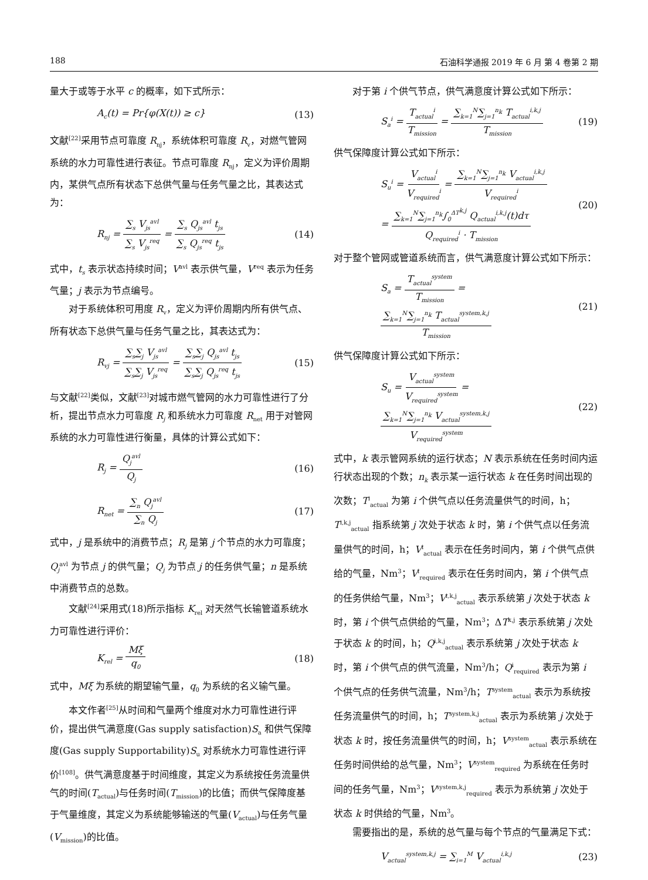188 石油科学通报 2019 年 6 月 第 4 卷第 2 期
量大于或等于水平 c 的概率，如下式所示：
A<sub>c</sub>(t) = Pr{φ(X(t)) ≥ c} (13)
文献<sup>[22]</sup>采用节点可靠度 R<sub>nj</sub>，系统体积可靠度 R<sub>v</sub>，对燃气管网系统的水力可靠性进行表征。节点可靠度 R<sub>nj</sub>，定义为评价周期内，某供气点所有状态下总供气量与任务气量之比，其表达式为：
R<sub>nj</sub> = ∑<sub>s</sub> V<sub>js</sub><sup>avl</sup> ∑<sub>s</sub> V<sub>js</sub><sup>req</sup> = ∑<sub>s</sub> Q<sub>js</sub><sup>avl</sup> t<sub>js</sub> ∑<sub>s</sub> Q<sub>js</sub><sup>req</sup> t<sub>js</sub> (14)
式中，t<sub>s</sub> 表示状态持续时间；V<sup>avl</sup> 表示供气量，V<sup>req</sup> 表示为任务气量；j 表示为节点编号。
对于系统体积可用度 R<sub>v</sub>，定义为评价周期内所有供气点、所有状态下总供气量与任务气量之比，其表达式为：
R<sub>vj</sub> = ∑<sub>s</sub>∑<sub>j</sub> V<sub>js</sub><sup>avl</sup> ∑<sub>s</sub>∑<sub>j</sub> V<sub>js</sub><sup>req</sup> = ∑<sub>s</sub>∑<sub>j</sub> Q<sub>js</sub><sup>avl</sup> t<sub>js</sub> ∑<sub>s</sub>∑<sub>j</sub> Q<sub>js</sub><sup>req</sup> t<sub>js</sub> (15)
与文献<sup>[22]</sup>类似，文献<sup>[23]</sup>对城市燃气管网的水力可靠性进行了分析，提出节点水力可靠度 R<sub>j</sub> 和系统水力可靠度 R<sub>net</sub> 用于对管网系统的水力可靠性进行衡量，具体的计算公式如下：
R<sub>j</sub> = Q<sub>j</sub><sup>avl</sup> Q<sub>j</sub> (16)
R<sub>net</sub> = ∑<sub>n</sub> Q<sub>j</sub><sup>avl</sup> ∑<sub>n</sub> Q<sub>j</sub> (17)
式中，j 是系统中的消费节点；R<sub>j</sub> 是第 j 个节点的水力可靠度；Q<sub>j</sub><sup>avl</sup> 为节点 j 的供气量；Q<sub>j</sub> 为节点 j 的任务供气量；n 是系统中消费节点的总数。
文献<sup>[24]</sup>采用式(18)所示指标 K<sub>rel</sub> 对天然气长输管道系统水力可靠性进行评价：
K<sub>rel</sub> = Mξ q<sub>0</sub> (18)
式中，Mξ 为系统的期望输气量，q<sub>0</sub> 为系统的名义输气量。
本文作者<sup>[25]</sup>从时间和气量两个维度对水力可靠性进行评价，提出供气满意度(Gas supply satisfaction)S<sub>a</sub> 和供气保障度(Gas supply Supportability)S<sub>u</sub> 对系统水力可靠性进行评价<sup>[108]</sup>。供气满意度基于时间维度，其定义为系统按任务流量供气的时间(T<sub>actual</sub>)与任务时间(T<sub>mission</sub>)的比值；而供气保障度基于气量维度，其定义为系统能够输送的气量(V<sub>actual</sub>)与任务气量(V<sub>mission</sub>)的比值。
对于第 i 个供气节点，供气满意度计算公式如下所示：
S<sub>a</sub><sup>i</sup> = T<sub>actual</sub><sup>i</sup> T<sub>mission</sub> = ∑<sub>k=1</sub><sup>N</sup>∑<sub>j=1</sub><sup>n<sub>k</sub></sup> T<sub>actual</sub><sup>i,k,j</sup> T<sub>mission</sub> (19)
供气保障度计算公式如下所示：
S<sub>u</sub><sup>i</sup> = V<sub>actual</sub><sup>i</sup> V<sub>required</sub><sup>i</sup> = ∑<sub>k=1</sub><sup>N</sup>∑<sub>j=1</sub><sup>n<sub>k</sub></sup> V<sub>actual</sub><sup>i,k,j</sup> V<sub>required</sub><sup>i</sup>
= ∑<sub>k=1</sub><sup>N</sup>∑<sub>j=1</sub><sup>n<sub>k</sub></sup>∫<sub>0</sub><sup>ΔT<sup>k,j</sup></sup> Q<sub>actual</sub><sup>i,k,j</sup>(t)dτ Q<sub>required</sub><sup>i</sup> · T<sub>mission</sub> (20)
对于整个管网或管道系统而言，供气满意度计算公式如下所示：
S<sub>a</sub> = T<sub>actual</sub><sup>system</sup> T<sub>mission</sub> = ∑<sub>k=1</sub><sup>N</sup>∑<sub>j=1</sub><sup>n<sub>k</sub></sup> T<sub>actual</sub><sup>system,k,j</sup> T<sub>mission</sub> (21)
供气保障度计算公式如下所示：
S<sub>u</sub> = V<sub>actual</sub><sup>system</sup> V<sub>required</sub><sup>system</sup> = ∑<sub>k=1</sub><sup>N</sup>∑<sub>j=1</sub><sup>n<sub>k</sub></sup> V<sub>actual</sub><sup>system,k,j</sup> V<sub>required</sub><sup>system</sup> (22)
式中，k 表示管网系统的运行状态；N 表示系统在任务时间内运行状态出现的个数；n<sub>k</sub> 表示某一运行状态 k 在任务时间出现的次数；T<sup>i</sup><sub>actual</sub> 为第 i 个供气点以任务流量供气的时间，h；T<sup>i,k,j</sup><sub>actual</sub> 指系统第 j 次处于状态 k 时，第 i 个供气点以任务流量供气的时间，h；V<sup>i</sup><sub>actual</sub> 表示在任务时间内，第 i 个供气点供给的气量，Nm<sup>3</sup>；V<sup>i</sup><sub>required</sub> 表示在任务时间内，第 i 个供气点的任务供给气量，Nm<sup>3</sup>；V<sup>i,k,j</sup><sub>actual</sub> 表示系统第 j 次处于状态 k 时，第 i 个供气点供给的气量，Nm<sup>3</sup>；ΔT<sup>k,j</sup> 表示系统第 j 次处于状态 k 的时间，h；Q<sup>i,k,j</sup><sub>actual</sub> 表示系统第 j 次处于状态 k 时，第 i 个供气点的供气流量，Nm<sup>3</sup>/h；Q<sup>i</sup><sub>required</sub> 表示为第 i 个供气点的任务供气流量，Nm<sup>3</sup>/h；T<sup>system</sup><sub>actual</sub> 表示为系统按任务流量供气的时间，h；T<sup>system,k,j</sup><sub>actual</sub> 表示为系统第 j 次处于状态 k 时，按任务流量供气的时间，h；V<sup>system</sup><sub>actual</sub> 表示系统在任务时间供给的总气量，Nm<sup>3</sup>；V<sup>system</sup><sub>required</sub> 为系统在任务时间的任务气量，Nm<sup>3</sup>；V<sup>system,k,j</sup><sub>required</sub> 表示为系统第 j 次处于状态 k 时供给的气量，Nm<sup>3</sup>。
需要指出的是，系统的总气量与每个节点的气量满足下式：
V<sub>actual</sub><sup>system,k,j</sup> = ∑<sub>i=1</sub><sup>M</sup> V<sub>actual</sub><sup>i,k,j</sup> (23)